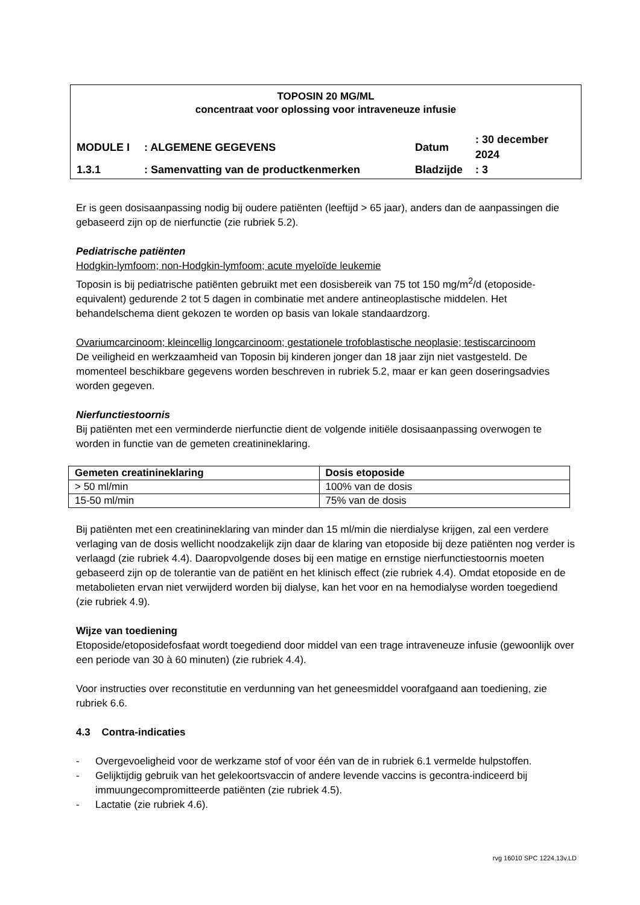TOPOSIN 20 MG/ML
concentraat voor oplossing voor intraveneuze infusie
| MODULE I | : ALGEMENE GEGEVENS | Datum | : 30 december 2024 |
| 1.3.1 | : Samenvatting van de productkenmerken | Bladzijde | : 3 |
Er is geen dosisaanpassing nodig bij oudere patiënten (leeftijd > 65 jaar), anders dan de aanpassingen die gebaseerd zijn op de nierfunctie (zie rubriek 5.2).
Pediatrische patiënten
Hodgkin-lymfoom; non-Hodgkin-lymfoom; acute myeloïde leukemie
Toposin is bij pediatrische patiënten gebruikt met een dosisbereik van 75 tot 150 mg/m<sup>2</sup>/d (etoposide-equivalent) gedurende 2 tot 5 dagen in combinatie met andere antineoplastische middelen. Het behandelschema dient gekozen te worden op basis van lokale standaardzorg.
Ovariumcarcinoom; kleincellig longcarcinoom; gestationele trofoblastische neoplasie; testiscarcinoom
De veiligheid en werkzaamheid van Toposin bij kinderen jonger dan 18 jaar zijn niet vastgesteld. De momenteel beschikbare gegevens worden beschreven in rubriek 5.2, maar er kan geen doseringsadvies worden gegeven.
Nierfunctiestoornis
Bij patiënten met een verminderde nierfunctie dient de volgende initiële dosisaanpassing overwogen te worden in functie van de gemeten creatinineklaring.
| Gemeten creatinineklaring | Dosis etoposide |
| --- | --- |
| > 50 ml/min | 100% van de dosis |
| 15-50 ml/min | 75% van de dosis |
Bij patiënten met een creatinineklaring van minder dan 15 ml/min die nierdialyse krijgen, zal een verdere verlaging van de dosis wellicht noodzakelijk zijn daar de klaring van etoposide bij deze patiënten nog verder is verlaagd (zie rubriek 4.4). Daaropvolgende doses bij een matige en ernstige nierfunctiestoornis moeten gebaseerd zijn op de tolerantie van de patiënt en het klinisch effect (zie rubriek 4.4). Omdat etoposide en de metabolieten ervan niet verwijderd worden bij dialyse, kan het voor en na hemodialyse worden toegediend (zie rubriek 4.9).
Wijze van toediening
Etoposide/etoposidefosfaat wordt toegediend door middel van een trage intraveneuze infusie (gewoonlijk over een periode van 30 à 60 minuten) (zie rubriek 4.4).
Voor instructies over reconstitutie en verdunning van het geneesmiddel voorafgaand aan toediening, zie rubriek 6.6.
4.3 Contra-indicaties
- Overgevoeligheid voor de werkzame stof of voor één van de in rubriek 6.1 vermelde hulpstoffen.
- Gelijktijdig gebruik van het gelekoortsvaccin of andere levende vaccins is gecontra-indiceerd bij immuungecompromitteerde patiënten (zie rubriek 4.5).
- Lactatie (zie rubriek 4.6).
rvg 16010 SPC 1224.13v.LD